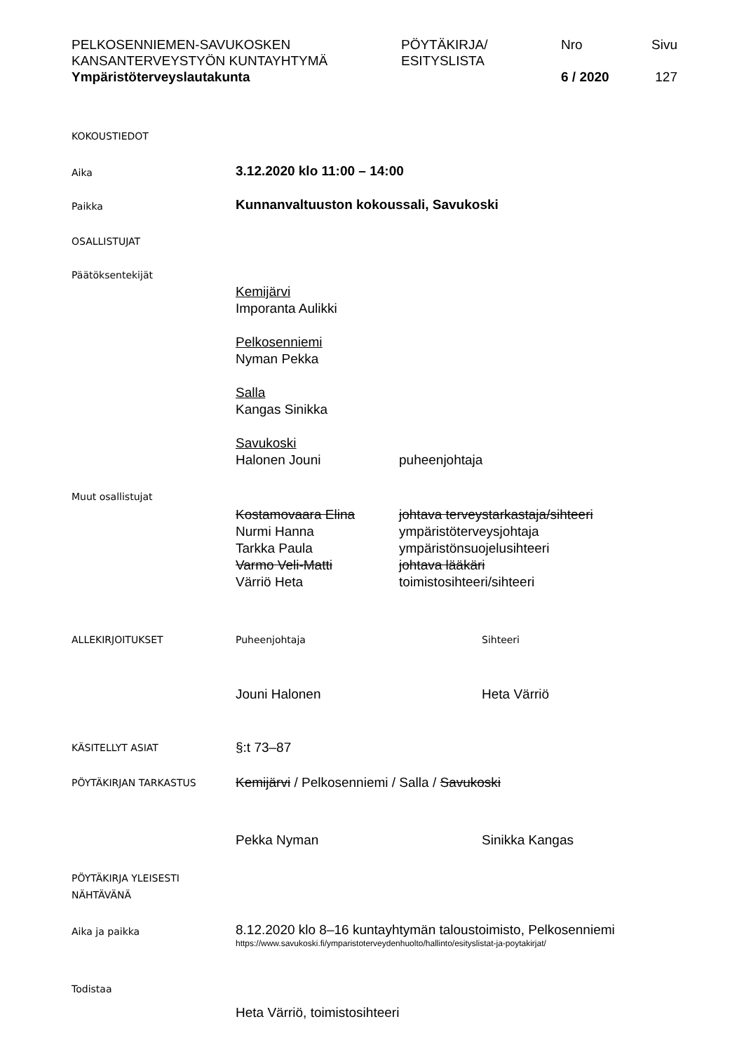PELKOSENNIEMEN-SAVUKOSKEN
KANSANTERVEYSTYÖN KUNTAYHTYMÄ
Ympäristöterveyslautakunta
PÖYTÄKIRJA/
ESITYSLISTA
Nro
6 / 2020
Sivu
127
KOKOUSTIEDOT
Aika
3.12.2020 klo 11:00 – 14:00
Paikka
Kunnanvaltuuston kokoussali, Savukoski
OSALLISTUJAT
Päätöksentekijät
Kemijärvi
Imporanta Aulikki
Pelkosenniemi
Nyman Pekka
Salla
Kangas Sinikka
Savukoski
Halonen Jouni puheenjohtaja
Muut osallistujat
Kostamovaara Elina johtava terveystarkastaja/sihteeri
Nurmi Hanna ympäristöterveysjohtaja
Tarkka Paula ympäristönsuojelusihteeri
Varmo Veli-Matti johtava lääkäri
Värriö Heta toimistosihteeri/sihteeri
ALLEKIRJOITUKSET Puheenjohtaja Sihteeri
Jouni Halonen Heta Värriö
KÄSITELLYT ASIAT
§:t 73–87
PÖYTÄKIRJAN TARKASTUS
Kemijärvi / Pelkosenniemi / Salla / Savukoski
Pekka Nyman Sinikka Kangas
PÖYTÄKIRJA YLEISESTI
NÄHTÄVÄNÄ
Aika ja paikka
8.12.2020 klo 8–16 kuntayhtymän taloustoimisto, Pelkosenniemi
https://www.savukoski.fi/ymparistoterveydenhuolto/hallinto/esityslistat-ja-poytakirjat/
Todistaa
Heta Värriö, toimistosihteeri